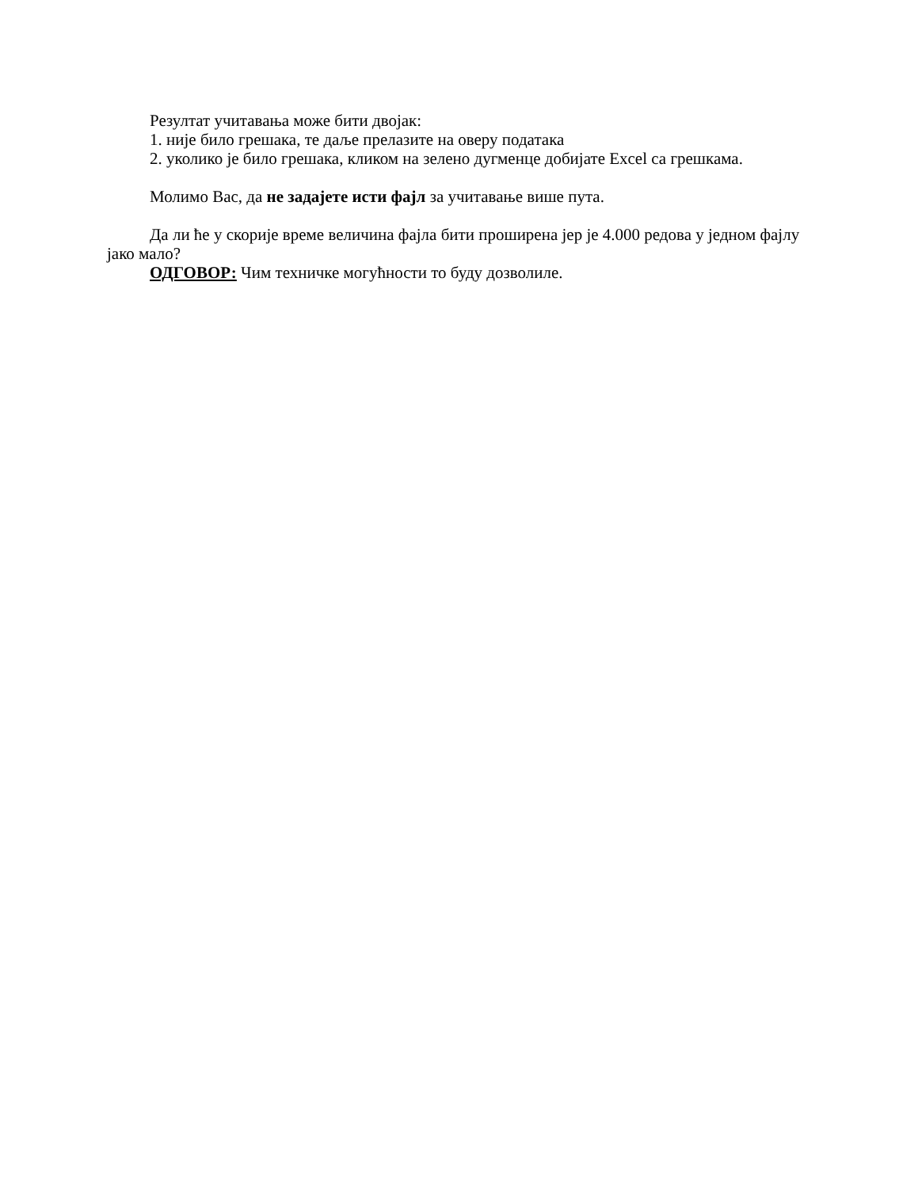Резултат учитавања може бити двојак:
1. није било грешака, те даље прелазите на оверу података
2. уколико је било грешака, кликом на зелено дугменце добијате Excel са грешкама.
Молимо Вас, да не задајете исти фајл за учитавање више пута.
Да ли ће у скорије време величина фајла бити проширена јер је 4.000 редова у једном фајлу јако мало?
ОДГОВОР: Чим техничке могућности то буду дозволиле.